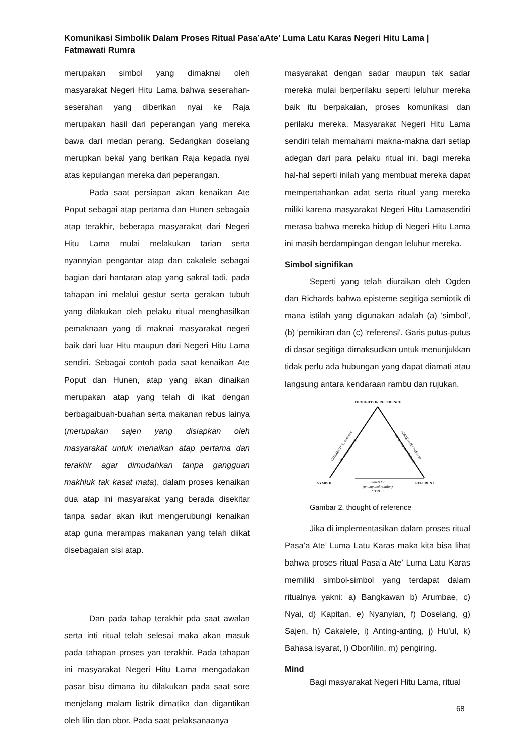Komunikasi Simbolik Dalam Proses Ritual Pasa’aAte’ Luma Latu Karas Negeri Hitu Lama | Fatmawati Rumra
merupakan simbol yang dimaknai oleh masyarakat Negeri Hitu Lama bahwa seserahan-seserahan yang diberikan nyai ke Raja merupakan hasil dari peperangan yang mereka bawa dari medan perang. Sedangkan doselang merupkan bekal yang berikan Raja kepada nyai atas kepulangan mereka dari peperangan.
Pada saat persiapan akan kenaikan Ate Poput sebagai atap pertama dan Hunen sebagaia atap terakhir, beberapa masyarakat dari Negeri Hitu Lama mulai melakukan tarian serta nyannyian pengantar atap dan cakalele sebagai bagian dari hantaran atap yang sakral tadi, pada tahapan ini melalui gestur serta gerakan tubuh yang dilakukan oleh pelaku ritual menghasilkan pemaknaan yang di maknai masyarakat negeri baik dari luar Hitu maupun dari Negeri Hitu Lama sendiri. Sebagai contoh pada saat kenaikan Ate Poput dan Hunen, atap yang akan dinaikan merupakan atap yang telah di ikat dengan berbagaibuah-buahan serta makanan rebus lainya (merupakan sajen yang disiapkan oleh masyarakat untuk menaikan atap pertama dan terakhir agar dimudahkan tanpa gangguan makhluk tak kasat mata), dalam proses kenaikan dua atap ini masyarakat yang berada disekitar tanpa sadar akan ikut mengerubungi kenaikan atap guna merampas makanan yang telah diikat disebagaian sisi atap.
Dan pada tahap terakhir pda saat awalan serta inti ritual telah selesai maka akan masuk pada tahapan proses yan terakhir. Pada tahapan ini masyarakat Negeri Hitu Lama mengadakan pasar bisu dimana itu dilakukan pada saat sore menjelang malam listrik dimatika dan digantikan oleh lilin dan obor. Pada saat pelaksanaanya
masyarakat dengan sadar maupun tak sadar mereka mulai berperilaku seperti leluhur mereka baik itu berpakaian, proses komunikasi dan perilaku mereka. Masyarakat Negeri Hitu Lama sendiri telah memahami makna-makna dari setiap adegan dari para pelaku ritual ini, bagi mereka hal-hal seperti inilah yang membuat mereka dapat mempertahankan adat serta ritual yang mereka miliki karena masyarakat Negeri Hitu Lamasendiri merasa bahwa mereka hidup di Negeri Hitu Lama ini masih berdampingan dengan leluhur mereka.
Simbol signifikan
Seperti yang telah diuraikan oleh Ogden dan Richards bahwa episteme segitiga semiotik di mana istilah yang digunakan adalah (a) 'simbol', (b) 'pemikiran dan (c) 'referensi'. Garis putus-putus di dasar segitiga dimaksudkan untuk menunjukkan tidak perlu ada hubungan yang dapat diamati atau langsung antara kendaraan rambu dan rujukan.
THOUGHT OR REFERENCE
CORRECT* Symbolises
(a causal relation)
ADEQUATE* Refers to
(other causal relations)
SYMBOL
REFERENT
Stands for
(an imputed relation)
* TRUE
Gambar 2. thought of reference
Jika di implementasikan dalam proses ritual Pasa’a Ate’ Luma Latu Karas maka kita bisa lihat bahwa proses ritual Pasa’a Ate’ Luma Latu Karas memiliki simbol-simbol yang terdapat dalam ritualnya yakni: a) Bangkawan b) Arumbae, c) Nyai, d) Kapitan, e) Nyanyian, f) Doselang, g) Sajen, h) Cakalele, i) Anting-anting, j) Hu’ul, k) Bahasa isyarat, l) Obor/lilin, m) pengiring.
Mind
Bagi masyarakat Negeri Hitu Lama, ritual
68